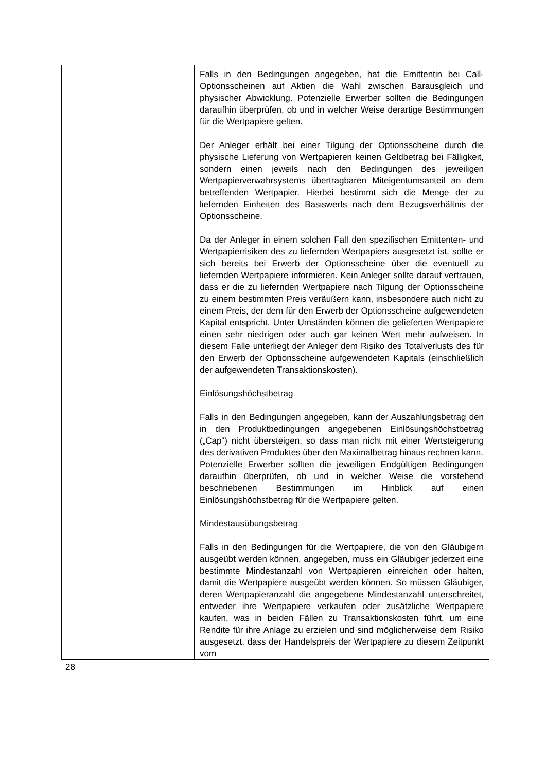| | | Falls in den Bedingungen angegeben, hat die Emittentin bei Call-Optionsscheinen auf Aktien die Wahl zwischen Barausgleich und physischer Abwicklung. Potenzielle Erwerber sollten die Bedingungen daraufhin überprüfen, ob und in welcher Weise derartige Bestimmungen für die Wertpapiere gelten. Der Anleger erhält bei einer Tilgung der Optionsscheine durch die physische Lieferung von Wertpapieren keinen Geldbetrag bei Fälligkeit, sondern einen jeweils nach den Bedingungen des jeweiligen Wertpapierverwahrsystems übertragbaren Miteigentumsanteil an dem betreffenden Wertpapier. Hierbei bestimmt sich die Menge der zu liefernden Einheiten des Basiswerts nach dem Bezugsverhältnis der Optionsscheine. Da der Anleger in einem solchen Fall den spezifischen Emittenten- und Wertpapierrisiken des zu liefernden Wertpapiers ausgesetzt ist, sollte er sich bereits bei Erwerb der Optionsscheine über die eventuell zu liefernden Wertpapiere informieren. Kein Anleger sollte darauf vertrauen, dass er die zu liefernden Wertpapiere nach Tilgung der Optionsscheine zu einem bestimmten Preis veräußern kann, insbesondere auch nicht zu einem Preis, der dem für den Erwerb der Optionsscheine aufgewendeten Kapital entspricht. Unter Umständen können die gelieferten Wertpapiere einen sehr niedrigen oder auch gar keinen Wert mehr aufweisen. In diesem Falle unterliegt der Anleger dem Risiko des Totalverlusts des für den Erwerb der Optionsscheine aufgewendeten Kapitals (einschließlich der aufgewendeten Transaktionskosten). Einlösungshöchstbetrag Falls in den Bedingungen angegeben, kann der Auszahlungsbetrag den in den Produktbedingungen angegebenen Einlösungshöchstbetrag („Cap“) nicht übersteigen, so dass man nicht mit einer Wertsteigerung des derivativen Produktes über den Maximalbetrag hinaus rechnen kann. Potenzielle Erwerber sollten die jeweiligen Endgültigen Bedingungen daraufhin überprüfen, ob und in welcher Weise die vorstehend beschriebenen Bestimmungen im Hinblick auf einen Einlösungshöchstbetrag für die Wertpapiere gelten. Mindestausübungsbetrag Falls in den Bedingungen für die Wertpapiere, die von den Gläubigern ausgeübt werden können, angegeben, muss ein Gläubiger jederzeit eine bestimmte Mindestanzahl von Wertpapieren einreichen oder halten, damit die Wertpapiere ausgeübt werden können. So müssen Gläubiger, deren Wertpapieranzahl die angegebene Mindestanzahl unterschreitet, entweder ihre Wertpapiere verkaufen oder zusätzliche Wertpapiere kaufen, was in beiden Fällen zu Transaktionskosten führt, um eine Rendite für ihre Anlage zu erzielen und sind möglicherweise dem Risiko ausgesetzt, dass der Handelspreis der Wertpapiere zu diesem Zeitpunkt vom |
28